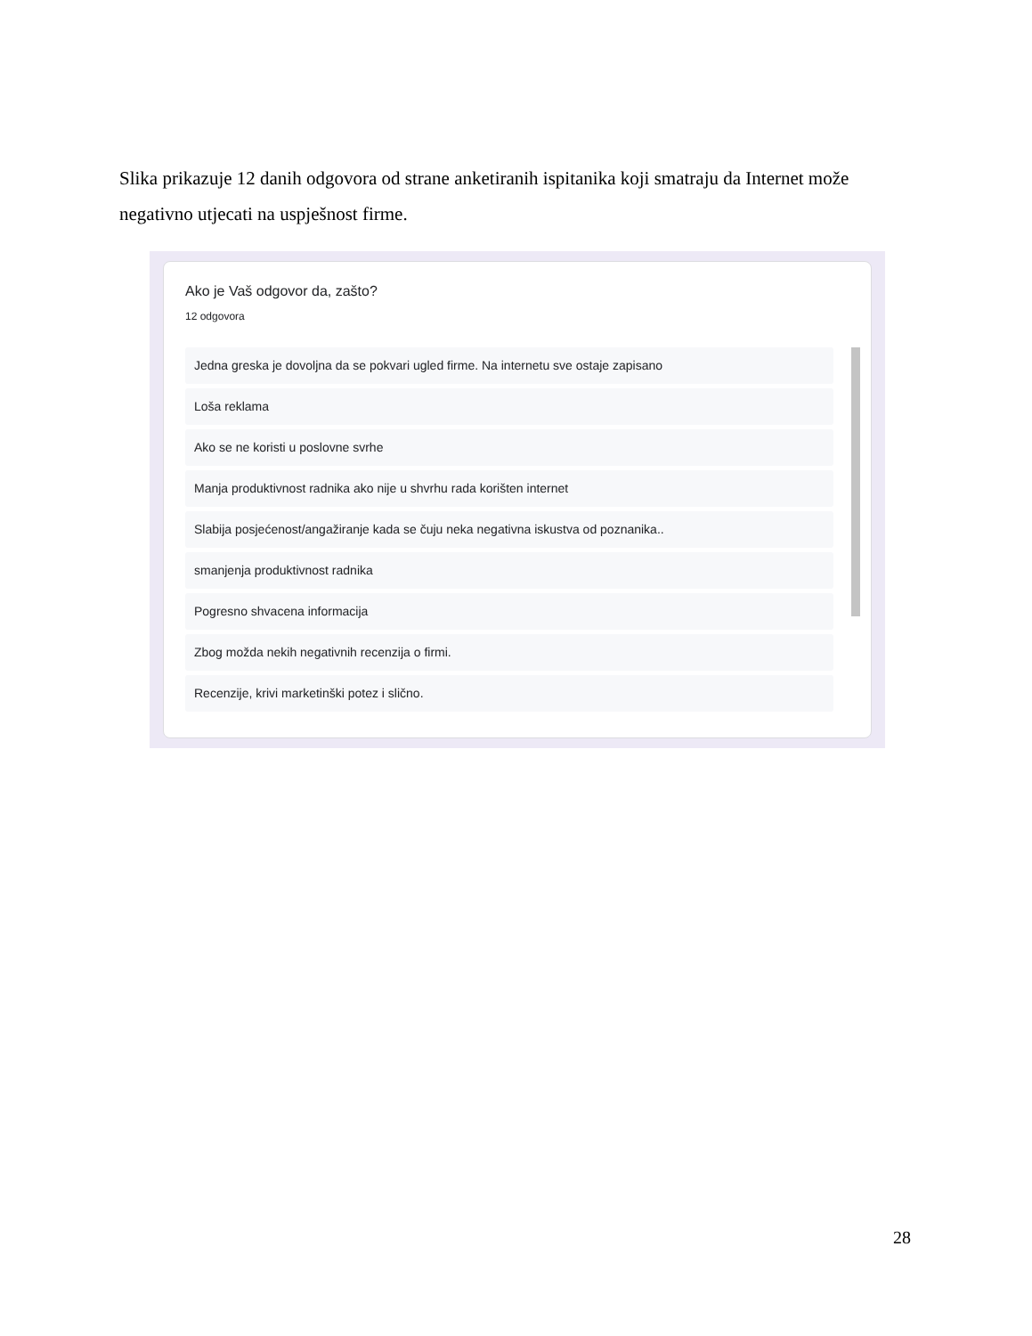Slika prikazuje 12 danih odgovora od strane anketiranih ispitanika koji smatraju da Internet može negativno utjecati na uspješnost firme.
Ako je Vaš odgovor da, zašto?
12 odgovora
Jedna greska je dovoljna da se pokvari ugled firme. Na internetu sve ostaje zapisano
Loša reklama
Ako se ne koristi u poslovne svrhe
Manja produktivnost radnika ako nije u shvrhu rada korišten internet
Slabija posjećenost/angažiranje kada se čuju neka negativna iskustva od poznanika..
smanjenja produktivnost radnika
Pogresno shvacena informacija
Zbog možda nekih negativnih recenzija o firmi.
Recenzije, krivi marketinški potez i slično.
28